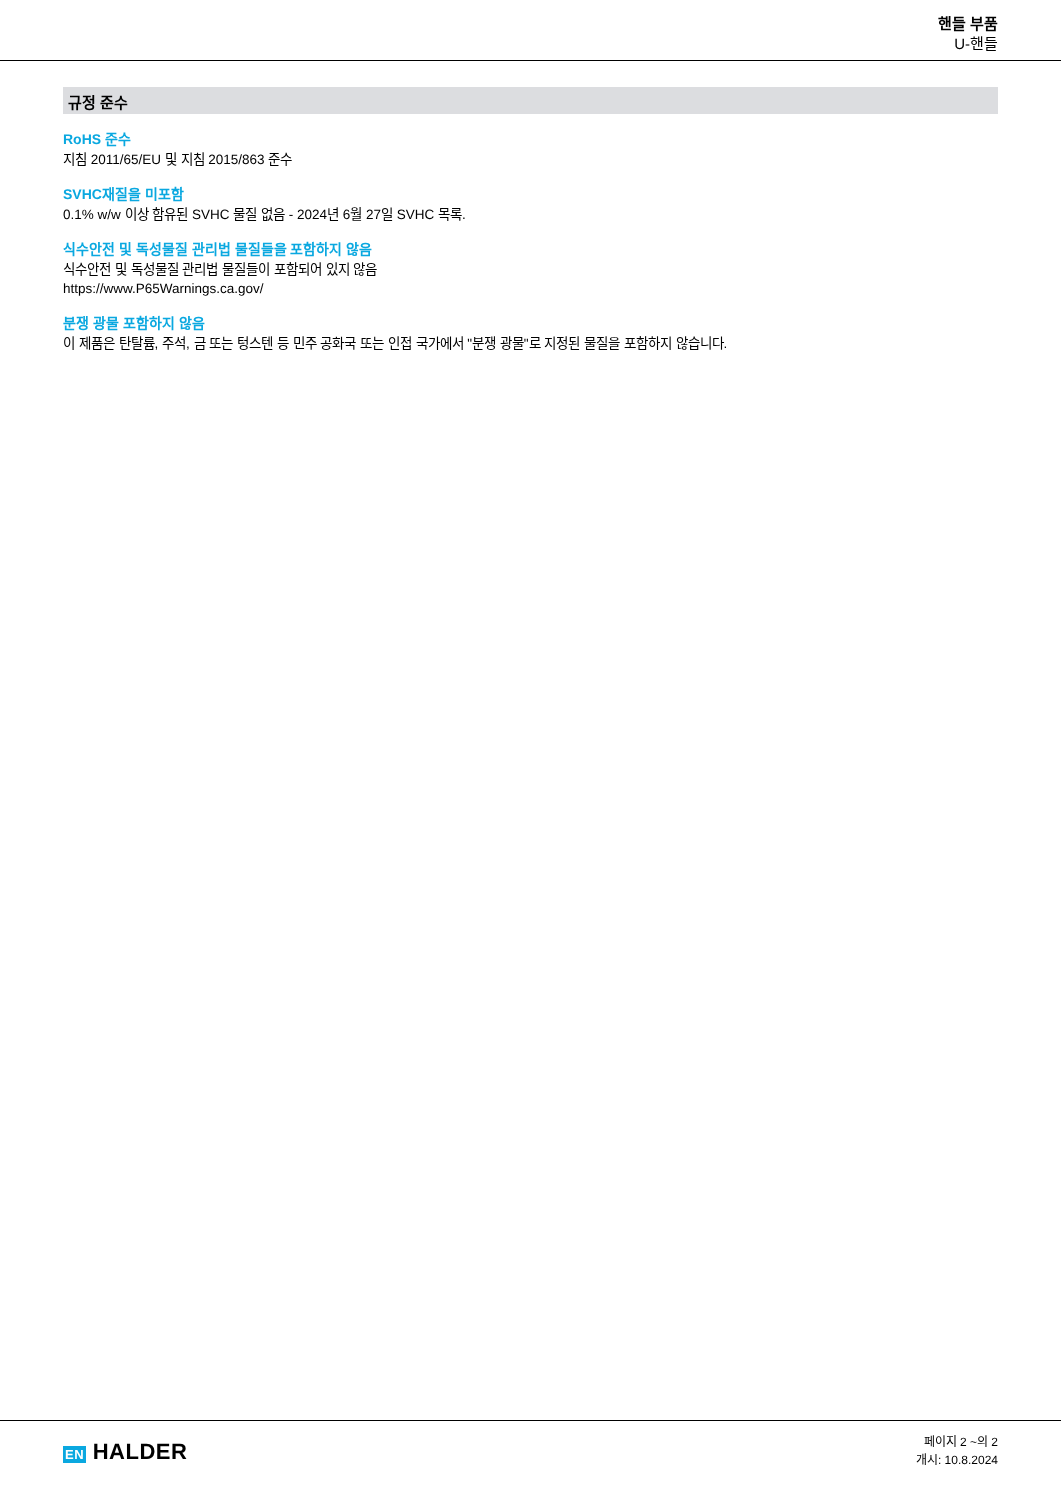핸들 부품
U-핸들
규정 준수
RoHS 준수
지침 2011/65/EU 및 지침 2015/863 준수
SVHC재질을 미포함
0.1% w/w 이상 함유된 SVHC 물질 없음 - 2024년 6월 27일 SVHC 목록.
식수안전 및 독성물질 관리법 물질들을 포함하지 않음
식수안전 및 독성물질 관리법 물질들이 포함되어 있지 않음
https://www.P65Warnings.ca.gov/
분쟁 광물 포함하지 않음
이 제품은 탄탈륨, 주석, 금 또는 텅스텐 등 민주 공화국 또는 인접 국가에서 "분쟁 광물"로 지정된 물질을 포함하지 않습니다.
EN HALDER
페이지 2 ~의 2
개시: 10.8.2024